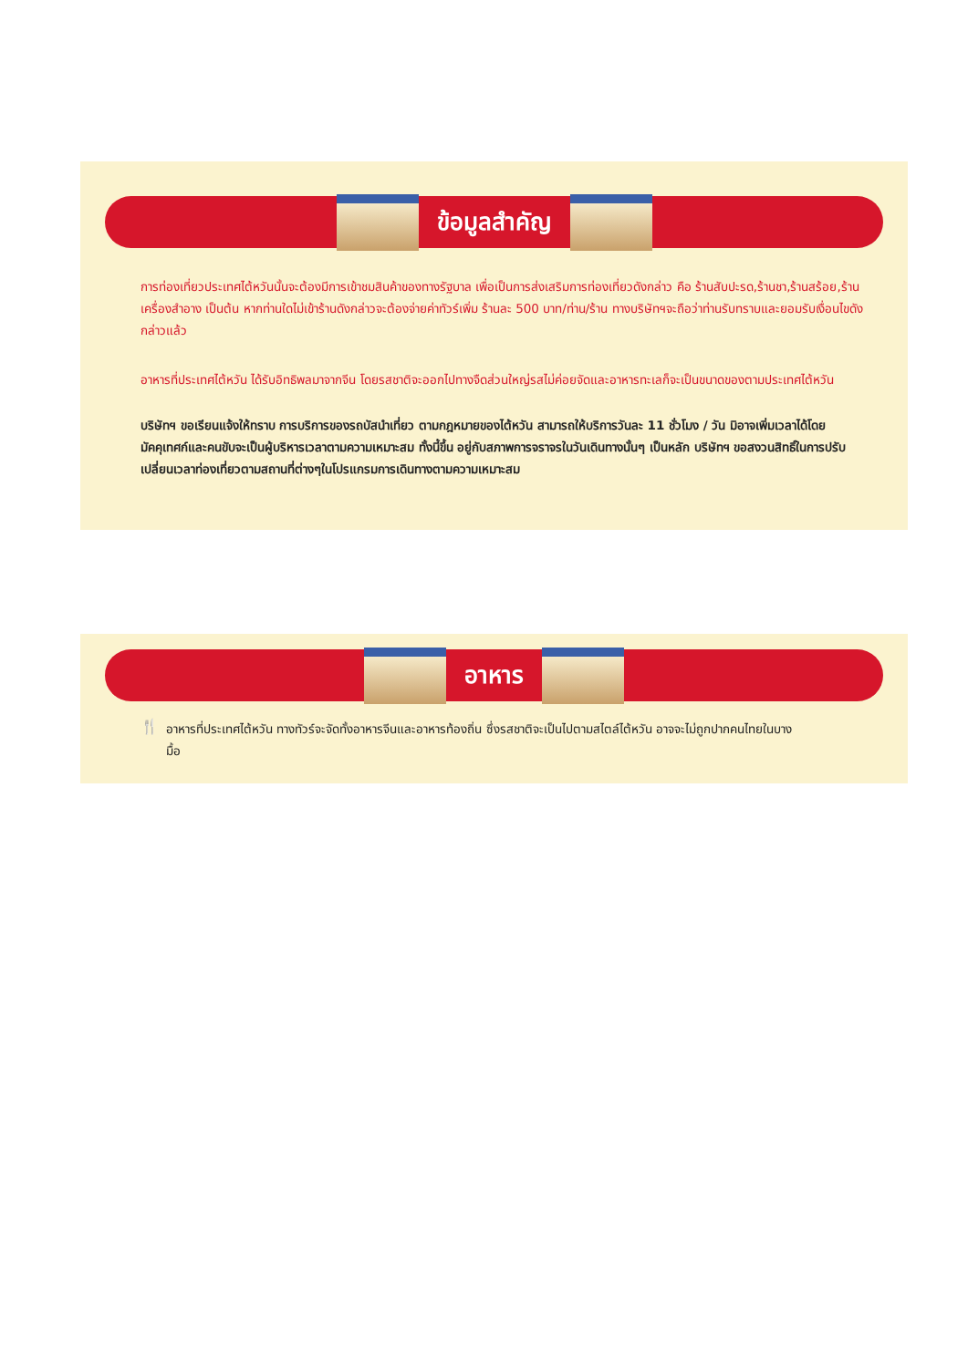ข้อมูลสำคัญ
การท่องเที่ยวประเทศไต้หวันนั้นจะต้องมีการเข้าชมสินค้าของทางรัฐบาล เพื่อเป็นการส่งเสริมการท่องเที่ยวดังกล่าว คือ ร้านสับปะรด,ร้านชา,ร้านสร้อย,ร้านเครื่องสำอาง เป็นต้น หากท่านใดไม่เข้าร้านดังกล่าวจะต้องจ่ายค่าทัวร์เพิ่ม ร้านละ 500 บาท/ท่าน/ร้าน ทางบริษัทฯจะถือว่าท่านรับทราบและยอมรับเงื่อนไขดังกล่าวแล้ว
อาหารที่ประเทศไต้หวัน ได้รับอิทธิพลมาจากจีน โดยรสชาติจะออกไปทางจืดส่วนใหญ่รสไม่ค่อยจัดและอาหารทะเลก็จะเป็นขนาดของตามประเทศไต้หวัน
บริษัทฯ ขอเรียนแจ้งให้ทราบ การบริการของรถบัสนำเที่ยว ตามกฎหมายของไต้หวัน สามารถให้บริการวันละ 11 ชั่วโมง / วัน มิอาจเพิ่มเวลาได้โดยมัคคุเทศก์และคนขับจะเป็นผู้บริหารเวลาตามความเหมาะสม ทั้งนี้ขึ้น อยู่กับสภาพการจราจรในวันเดินทางนั้นๆ เป็นหลัก บริษัทฯ ขอสงวนสิทธิ์ในการปรับเปลี่ยนเวลาท่องเที่ยวตามสถานที่ต่างๆในโปรแกรมการเดินทางตามความเหมาะสม
อาหาร
🍴
อาหารที่ประเทศไต้หวัน ทางทัวร์จะจัดทั้งอาหารจีนและอาหารท้องถิ่น ซึ่งรสชาติจะเป็นไปตามสไตล์ไต้หวัน อาจจะไม่ถูกปากคนไทยในบางมื้อ